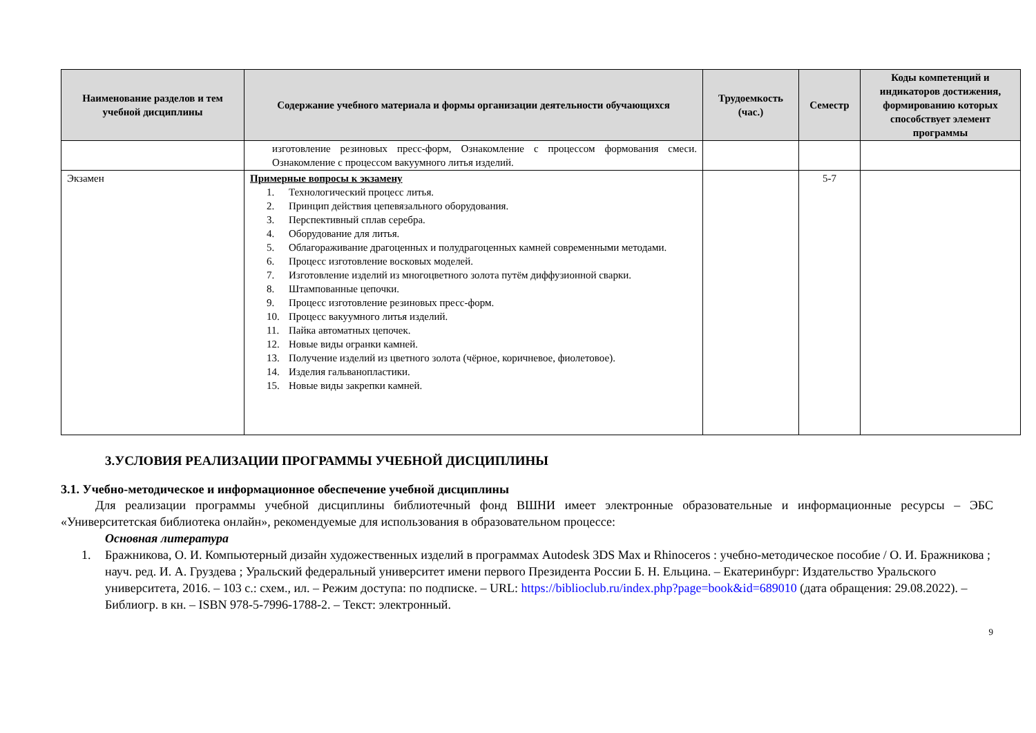| Наименование разделов и тем учебной дисциплины | Содержание учебного материала и формы организации деятельности обучающихся | Трудоемкость (час.) | Семестр | Коды компетенций и индикаторов достижения, формированию которых способствует элемент программы |
| --- | --- | --- | --- | --- |
| | изготовление резиновых пресс-форм, Ознакомление с процессом формования смеси. Ознакомление с процессом вакуумного литья изделий. | | | |
| Экзамен | Примерные вопросы к экзамену 1. Технологический процесс литья. 2. Принцип действия цепевязального оборудования. 3. Перспективный сплав серебра. 4. Оборудование для литья. 5. Облагораживание драгоценных и полудрагоценных камней современными методами. 6. Процесс изготовление восковых моделей. 7. Изготовление изделий из многоцветного золота путём диффузионной сварки. 8. Штампованные цепочки. 9. Процесс изготовление резиновых пресс-форм. 10. Процесс вакуумного литья изделий. 11. Пайка автоматных цепочек. 12. Новые виды огранки камней. 13. Получение изделий из цветного золота (чёрное, коричневое, фиолетовое). 14. Изделия гальванопластики. 15. Новые виды закрепки камней. | | 5-7 | |
3.УСЛОВИЯ РЕАЛИЗАЦИИ ПРОГРАММЫ УЧЕБНОЙ ДИСЦИПЛИНЫ
3.1. Учебно-методическое и информационное обеспечение учебной дисциплины
Для реализации программы учебной дисциплины библиотечный фонд ВШНИ имеет электронные образовательные и информационные ресурсы – ЭБС «Университетская библиотека онлайн», рекомендуемые для использования в образовательном процессе:
Основная литература
1. Бражникова, О. И. Компьютерный дизайн художественных изделий в программах Autodesk 3DS Max и Rhinoceros : учебно-методическое пособие / О. И. Бражникова ; науч. ред. И. А. Груздева ; Уральский федеральный университет имени первого Президента России Б. Н. Ельцина. – Екатеринбург: Издательство Уральского университета, 2016. – 103 с.: схем., ил. – Режим доступа: по подписке. – URL: https://biblioclub.ru/index.php?page=book&id=689010 (дата обращения: 29.08.2022). – Библиогр. в кн. – ISBN 978-5-7996-1788-2. – Текст: электронный.
9